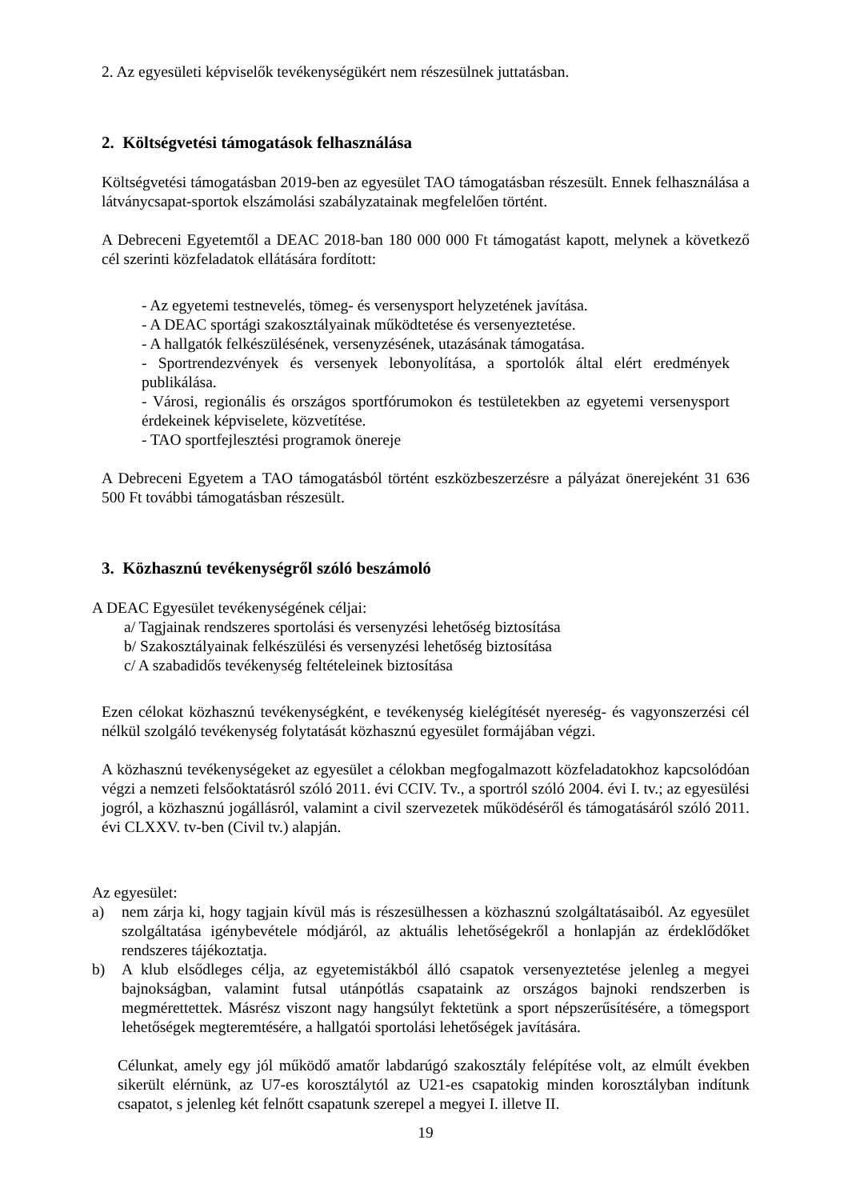2. Az egyesületi képviselők tevékenységükért nem részesülnek juttatásban.
2. Költségvetési támogatások felhasználása
Költségvetési támogatásban 2019-ben az egyesület TAO támogatásban részesült. Ennek felhasználása a látványcsapat-sportok elszámolási szabályzatainak megfelelően történt.
A Debreceni Egyetemtől a DEAC 2018-ban 180 000 000 Ft támogatást kapott, melynek a következő cél szerinti közfeladatok ellátására fordított:
- Az egyetemi testnevelés, tömeg- és versenysport helyzetének javítása.
- A DEAC sportági szakosztályainak működtetése és versenyeztetése.
- A hallgatók felkészülésének, versenyzésének, utazásának támogatása.
- Sportrendezvények és versenyek lebonyolítása, a sportolók által elért eredmények publikálása.
- Városi, regionális és országos sportfórumokon és testületekben az egyetemi versenysport érdekeinek képviselete, közvetítése.
- TAO sportfejlesztési programok önereje
A Debreceni Egyetem a TAO támogatásból történt eszközbeszerzésre a pályázat önerejeként 31 636 500 Ft további támogatásban részesült.
3. Közhasznú tevékenységről szóló beszámoló
A DEAC Egyesület tevékenységének céljai:
a/ Tagjainak rendszeres sportolási és versenyzési lehetőség biztosítása
b/ Szakosztályainak felkészülési és versenyzési lehetőség biztosítása
c/ A szabadidős tevékenység feltételeinek biztosítása
Ezen célokat közhasznú tevékenységként, e tevékenység kielégítését nyereség- és vagyonszerzési cél nélkül szolgáló tevékenység folytatását közhasznú egyesület formájában végzi.
A közhasznú tevékenységeket az egyesület a célokban megfogalmazott közfeladatokhoz kapcsolódóan végzi a nemzeti felsőoktatásról szóló 2011. évi CCIV. Tv., a sportról szóló 2004. évi I. tv.; az egyesülési jogról, a közhasznú jogállásról, valamint a civil szervezetek működéséről és támogatásáról szóló 2011. évi CLXXV. tv-ben (Civil tv.) alapján.
Az egyesület:
a) nem zárja ki, hogy tagjain kívül más is részesülhessen a közhasznú szolgáltatásaiból. Az egyesület szolgáltatása igénybevétele módjáról, az aktuális lehetőségekről a honlapján az érdeklődőket rendszeres tájékoztatja.
b) A klub elsődleges célja, az egyetemistákból álló csapatok versenyeztetése jelenleg a megyei bajnokságban, valamint futsal utánpótlás csapataink az országos bajnoki rendszerben is megmérettettek. Másrész viszont nagy hangsúlyt fektetünk a sport népszerűsítésére, a tömegsport lehetőségek megteremtésére, a hallgatói sportolási lehetőségek javítására.
Célunkat, amely egy jól működő amatőr labdarúgó szakosztály felépítése volt, az elmúlt években sikerült elérnünk, az U7-es korosztálytól az U21-es csapatokig minden korosztályban indítunk csapatot, s jelenleg két felnőtt csapatunk szerepel a megyei I. illetve II.
19